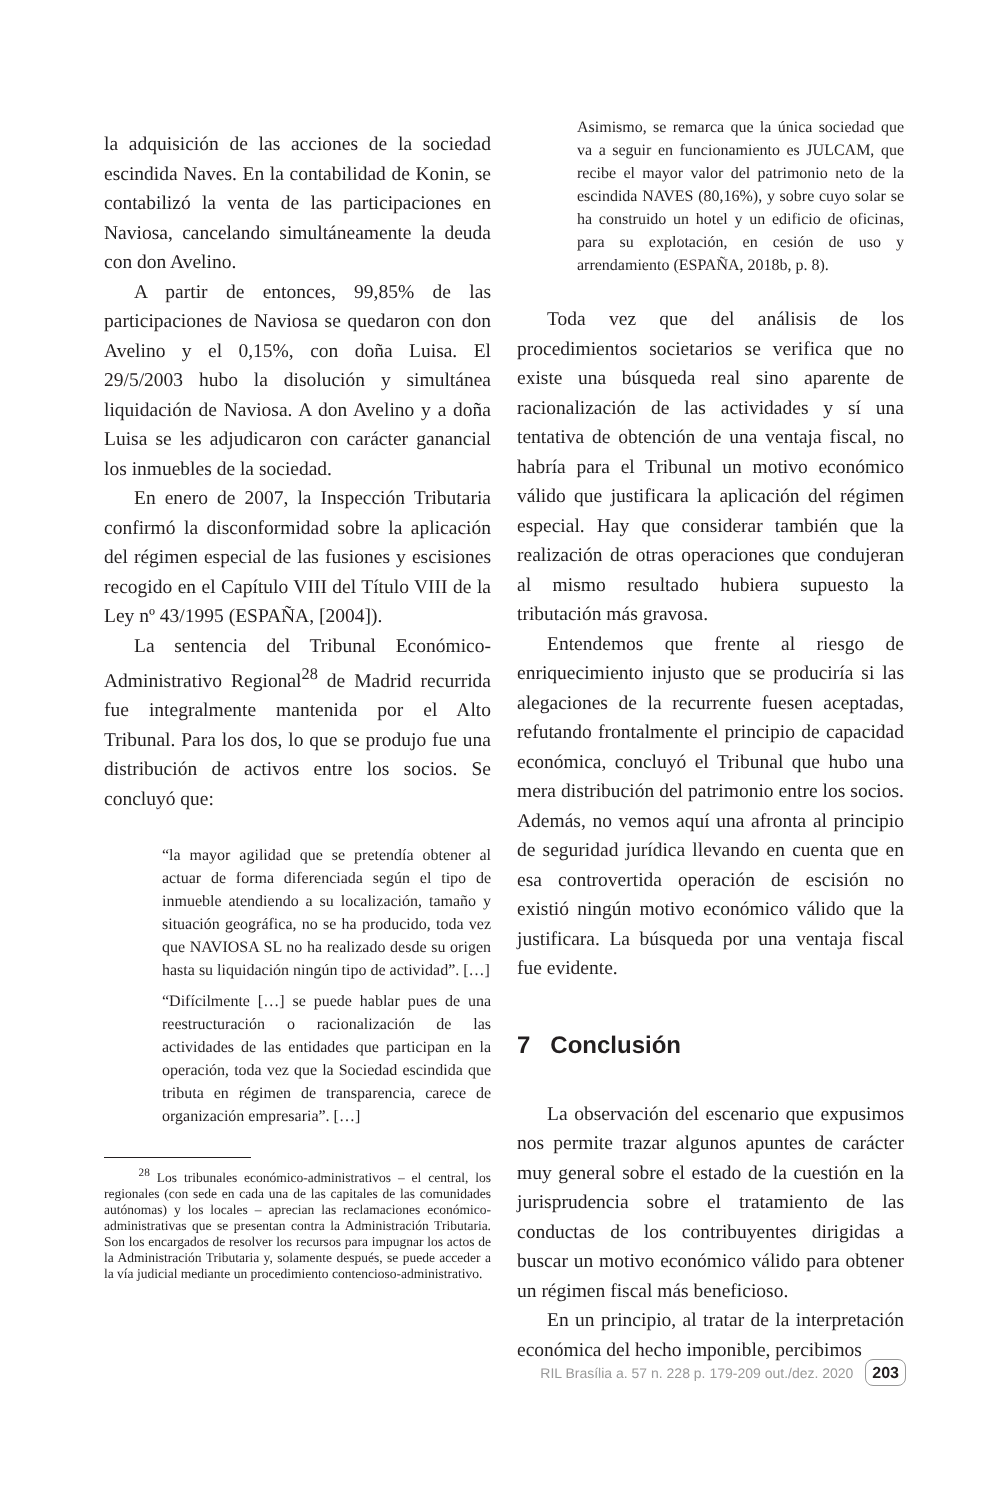la adquisición de las acciones de la sociedad escindida Naves. En la contabilidad de Konin, se contabilizó la venta de las participaciones en Naviosa, cancelando simultáneamente la deuda con don Avelino.
A partir de entonces, 99,85% de las participaciones de Naviosa se quedaron con don Avelino y el 0,15%, con doña Luisa. El 29/5/2003 hubo la disolución y simultánea liquidación de Naviosa. A don Avelino y a doña Luisa se les adjudicaron con carácter ganancial los inmuebles de la sociedad.
En enero de 2007, la Inspección Tributaria confirmó la disconformidad sobre la aplicación del régimen especial de las fusiones y escisiones recogido en el Capítulo VIII del Título VIII de la Ley nº 43/1995 (ESPAÑA, [2004]).
La sentencia del Tribunal Económico-Administrativo Regional<sup>28</sup> de Madrid recurrida fue integralmente mantenida por el Alto Tribunal. Para los dos, lo que se produjo fue una distribución de activos entre los socios. Se concluyó que:
“la mayor agilidad que se pretendía obtener al actuar de forma diferenciada según el tipo de inmueble atendiendo a su localización, tamaño y situación geográfica, no se ha producido, toda vez que NAVIOSA SL no ha realizado desde su origen hasta su liquidación ningún tipo de actividad”. […]
“Difícilmente […] se puede hablar pues de una reestructuración o racionalización de las actividades de las entidades que participan en la operación, toda vez que la Sociedad escindida que tributa en régimen de transparencia, carece de organización empresaria”. […]
<sup>28</sup> Los tribunales económico-administrativos – el central, los regionales (con sede en cada una de las capitales de las comunidades autónomas) y los locales – aprecian las reclamaciones económico-administrativas que se presentan contra la Administración Tributaria. Son los encargados de resolver los recursos para impugnar los actos de la Administración Tributaria y, solamente después, se puede acceder a la vía judicial mediante un procedimiento contencioso-administrativo.
Asimismo, se remarca que la única sociedad que va a seguir en funcionamiento es JULCAM, que recibe el mayor valor del patrimonio neto de la escindida NAVES (80,16%), y sobre cuyo solar se ha construido un hotel y un edificio de oficinas, para su explotación, en cesión de uso y arrendamiento (ESPAÑA, 2018b, p. 8).
Toda vez que del análisis de los procedimientos societarios se verifica que no existe una búsqueda real sino aparente de racionalización de las actividades y sí una tentativa de obtención de una ventaja fiscal, no habría para el Tribunal un motivo económico válido que justificara la aplicación del régimen especial. Hay que considerar también que la realización de otras operaciones que condujeran al mismo resultado hubiera supuesto la tributación más gravosa.
Entendemos que frente al riesgo de enriquecimiento injusto que se produciría si las alegaciones de la recurrente fuesen aceptadas, refutando frontalmente el principio de capacidad económica, concluyó el Tribunal que hubo una mera distribución del patrimonio entre los socios. Además, no vemos aquí una afronta al principio de seguridad jurídica llevando en cuenta que en esa controvertida operación de escisión no existió ningún motivo económico válido que la justificara. La búsqueda por una ventaja fiscal fue evidente.
7 Conclusión
La observación del escenario que expusimos nos permite trazar algunos apuntes de carácter muy general sobre el estado de la cuestión en la jurisprudencia sobre el tratamiento de las conductas de los contribuyentes dirigidas a buscar un motivo económico válido para obtener un régimen fiscal más beneficioso.
En un principio, al tratar de la interpretación económica del hecho imponible, percibimos
RIL Brasília a. 57 n. 228 p. 179-209 out./dez. 2020 203